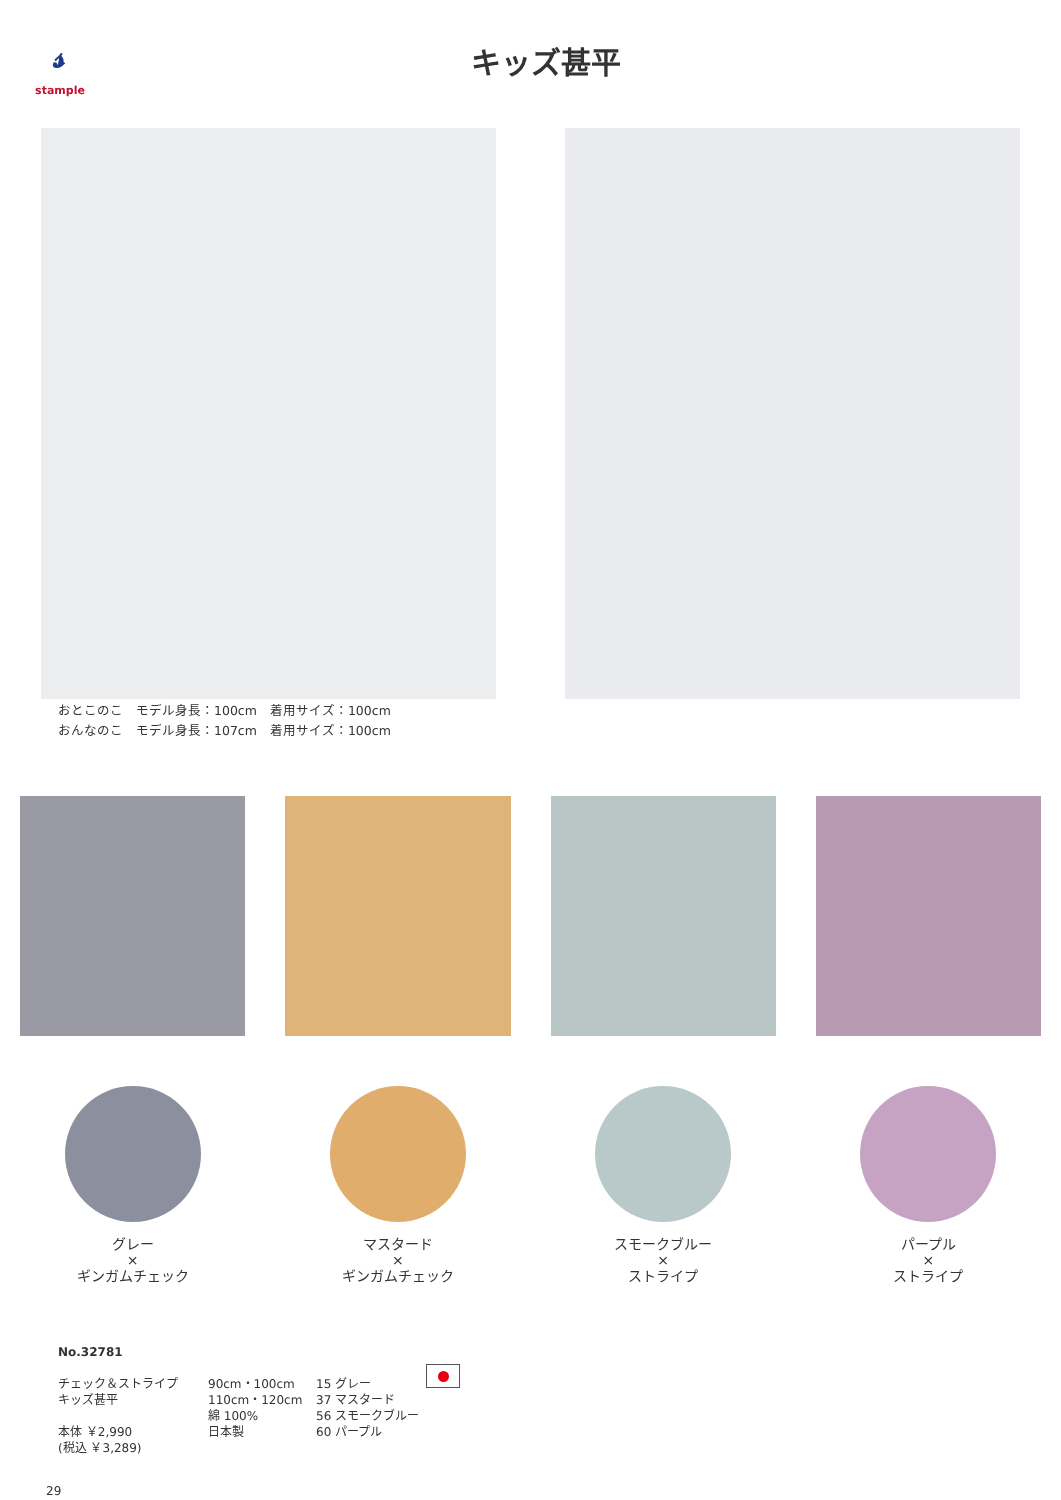𝓈stample
キッズ甚平
おとこのこ　モデル身長：100cm　着用サイズ：100cm
おんなのこ　モデル身長：107cm　着用サイズ：100cm
グレー
×
ギンガムチェック
マスタード
×
ギンガムチェック
スモークブルー
×
ストライプ
パープル
×
ストライプ
No.32781
チェック＆ストライプ
キッズ甚平
本体 ￥2,990
(税込 ￥3,289)
90cm・100cm
110cm・120cm
綿 100%
日本製
15 グレー
37 マスタード
56 スモークブルー
60 パープル
29